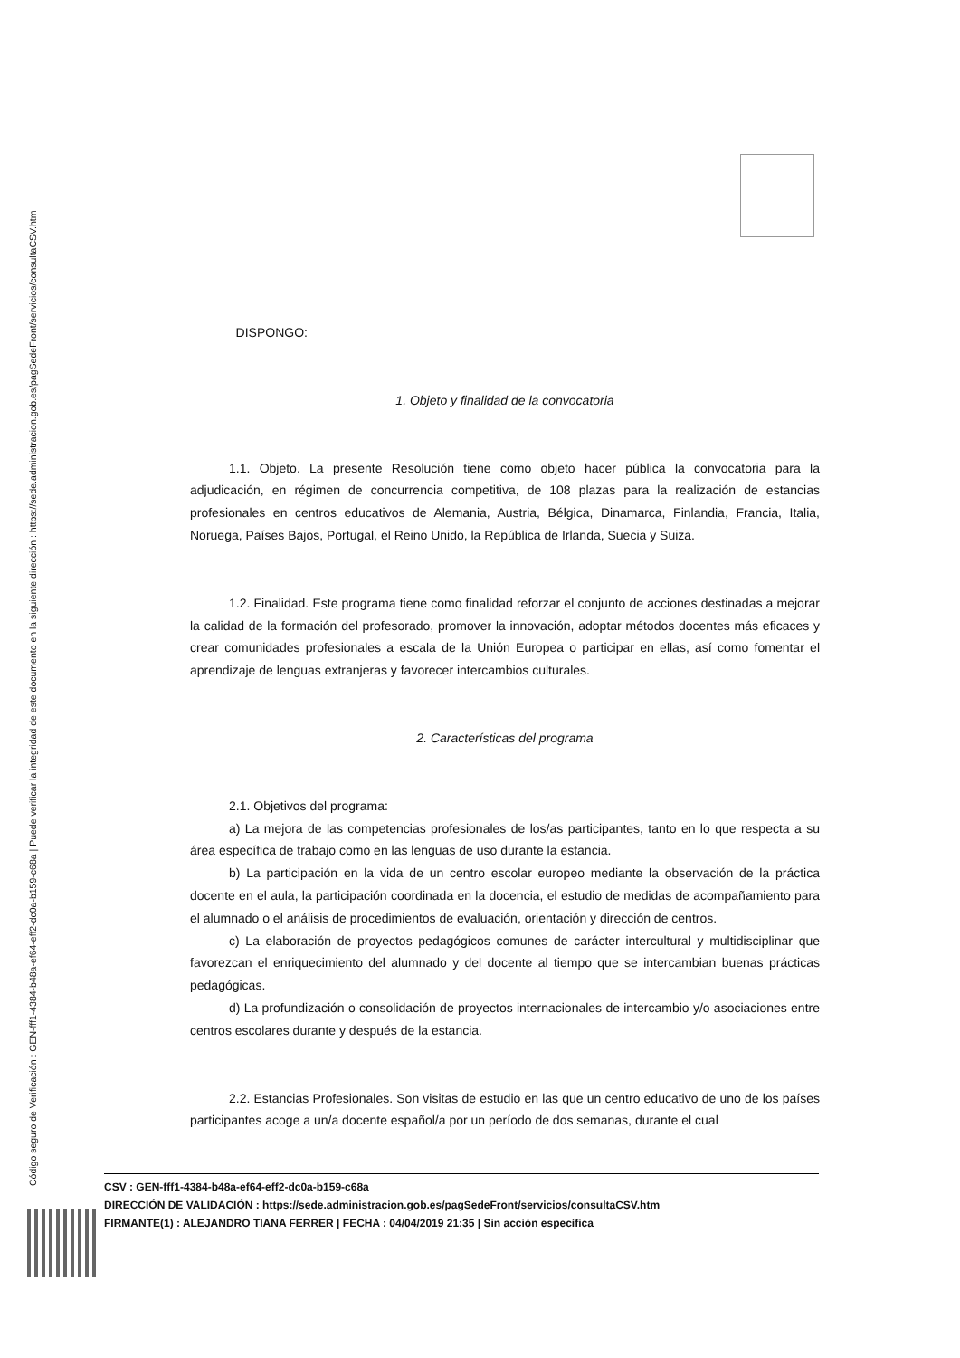Código seguro de Verificación : GEN-fff1-4384-b48a-ef64-eff2-dc0a-b159-c68a | Puede verificar la integridad de este documento en la siguiente dirección : https://sede.administracion.gob.es/pagSedeFront/servicios/consultaCSV.htm
DISPONGO:
1. Objeto y finalidad de la convocatoria
1.1. Objeto. La presente Resolución tiene como objeto hacer pública la convocatoria para la adjudicación, en régimen de concurrencia competitiva, de 108 plazas para la realización de estancias profesionales en centros educativos de Alemania, Austria, Bélgica, Dinamarca, Finlandia, Francia, Italia, Noruega, Países Bajos, Portugal, el Reino Unido, la República de Irlanda, Suecia y Suiza.
1.2. Finalidad. Este programa tiene como finalidad reforzar el conjunto de acciones destinadas a mejorar la calidad de la formación del profesorado, promover la innovación, adoptar métodos docentes más eficaces y crear comunidades profesionales a escala de la Unión Europea o participar en ellas, así como fomentar el aprendizaje de lenguas extranjeras y favorecer intercambios culturales.
2. Características del programa
2.1. Objetivos del programa:
a) La mejora de las competencias profesionales de los/as participantes, tanto en lo que respecta a su área específica de trabajo como en las lenguas de uso durante la estancia.
b) La participación en la vida de un centro escolar europeo mediante la observación de la práctica docente en el aula, la participación coordinada en la docencia, el estudio de medidas de acompañamiento para el alumnado o el análisis de procedimientos de evaluación, orientación y dirección de centros.
c) La elaboración de proyectos pedagógicos comunes de carácter intercultural y multidisciplinar que favorezcan el enriquecimiento del alumnado y del docente al tiempo que se intercambian buenas prácticas pedagógicas.
d) La profundización o consolidación de proyectos internacionales de intercambio y/o asociaciones entre centros escolares durante y después de la estancia.
2.2. Estancias Profesionales. Son visitas de estudio en las que un centro educativo de uno de los países participantes acoge a un/a docente español/a por un período de dos semanas, durante el cual
CSV : GEN-fff1-4384-b48a-ef64-eff2-dc0a-b159-c68a
DIRECCIÓN DE VALIDACIÓN : https://sede.administracion.gob.es/pagSedeFront/servicios/consultaCSV.htm
FIRMANTE(1) : ALEJANDRO TIANA FERRER | FECHA : 04/04/2019 21:35 | Sin acción específica